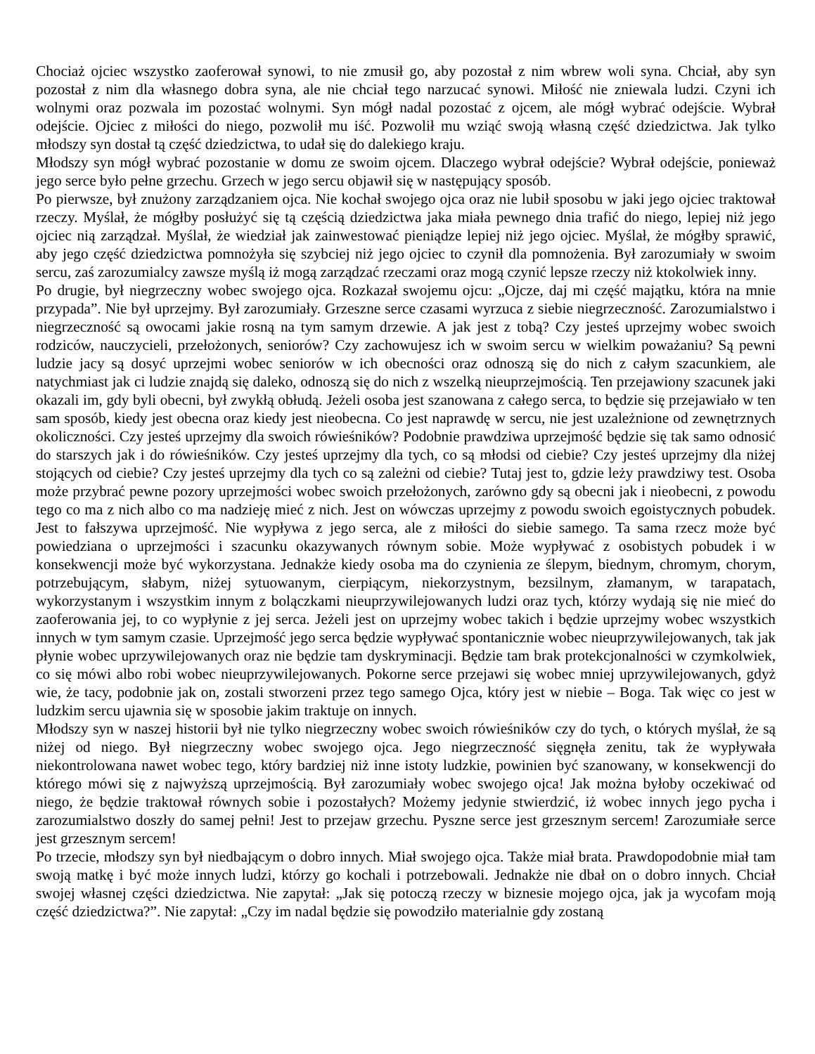Chociaż ojciec wszystko zaoferował synowi, to nie zmusił go, aby pozostał z nim wbrew woli syna. Chciał, aby syn pozostał z nim dla własnego dobra syna, ale nie chciał tego narzucać synowi. Miłość nie zniewala ludzi. Czyni ich wolnymi oraz pozwala im pozostać wolnymi. Syn mógł nadal pozostać z ojcem, ale mógł wybrać odejście. Wybrał odejście. Ojciec z miłości do niego, pozwolił mu iść. Pozwolił mu wziąć swoją własną część dziedzictwa. Jak tylko młodszy syn dostał tą część dziedzictwa, to udał się do dalekiego kraju.
Młodszy syn mógł wybrać pozostanie w domu ze swoim ojcem. Dlaczego wybrał odejście? Wybrał odejście, ponieważ jego serce było pełne grzechu. Grzech w jego sercu objawił się w następujący sposób.
Po pierwsze, był znużony zarządzaniem ojca. Nie kochał swojego ojca oraz nie lubił sposobu w jaki jego ojciec traktował rzeczy. Myślał, że mógłby posłużyć się tą częścią dziedzictwa jaka miała pewnego dnia trafić do niego, lepiej niż jego ojciec nią zarządzał. Myślał, że wiedział jak zainwestować pieniądze lepiej niż jego ojciec. Myślał, że mógłby sprawić, aby jego część dziedzictwa pomnożyła się szybciej niż jego ojciec to czynił dla pomnożenia. Był zarozumiały w swoim sercu, zaś zarozumialcy zawsze myślą iż mogą zarządzać rzeczami oraz mogą czynić lepsze rzeczy niż ktokolwiek inny.
Po drugie, był niegrzeczny wobec swojego ojca. Rozkazał swojemu ojcu: „Ojcze, daj mi część majątku, która na mnie przypada”. Nie był uprzejmy. Był zarozumiały. Grzeszne serce czasami wyrzuca z siebie niegrzeczność. Zarozumialstwo i niegrzeczność są owocami jakie rosną na tym samym drzewie. A jak jest z tobą? Czy jesteś uprzejmy wobec swoich rodziców, nauczycieli, przełożonych, seniorów? Czy zachowujesz ich w swoim sercu w wielkim poważaniu? Są pewni ludzie jacy są dosyć uprzejmi wobec seniorów w ich obecności oraz odnoszą się do nich z całym szacunkiem, ale natychmiast jak ci ludzie znajdą się daleko, odnoszą się do nich z wszelką nieuprzejmością. Ten przejawiony szacunek jaki okazali im, gdy byli obecni, był zwykłą obłudą. Jeżeli osoba jest szanowana z całego serca, to będzie się przejawiało w ten sam sposób, kiedy jest obecna oraz kiedy jest nieobecna. Co jest naprawdę w sercu, nie jest uzależnione od zewnętrznych okoliczności. Czy jesteś uprzejmy dla swoich rówieśników? Podobnie prawdziwa uprzejmość będzie się tak samo odnosić do starszych jak i do rówieśników. Czy jesteś uprzejmy dla tych, co są młodsi od ciebie? Czy jesteś uprzejmy dla niżej stojących od ciebie? Czy jesteś uprzejmy dla tych co są zależni od ciebie? Tutaj jest to, gdzie leży prawdziwy test. Osoba może przybrać pewne pozory uprzejmości wobec swoich przełożonych, zarówno gdy są obecni jak i nieobecni, z powodu tego co ma z nich albo co ma nadzieję mieć z nich. Jest on wówczas uprzejmy z powodu swoich egoistycznych pobudek. Jest to fałszywa uprzejmość. Nie wypływa z jego serca, ale z miłości do siebie samego. Ta sama rzecz może być powiedziana o uprzejmości i szacunku okazywanych równym sobie. Może wypływać z osobistych pobudek i w konsekwencji może być wykorzystana. Jednakże kiedy osoba ma do czynienia ze ślepym, biednym, chromym, chorym, potrzebującym, słabym, niżej sytuowanym, cierpiącym, niekorzystnym, bezsilnym, złamanym, w tarapatach, wykorzystanym i wszystkim innym z bolączkami nieuprzywilejowanych ludzi oraz tych, którzy wydają się nie mieć do zaoferowania jej, to co wypłynie z jej serca. Jeżeli jest on uprzejmy wobec takich i będzie uprzejmy wobec wszystkich innych w tym samym czasie. Uprzejmość jego serca będzie wypływać spontanicznie wobec nieuprzywilejowanych, tak jak płynie wobec uprzywilejowanych oraz nie będzie tam dyskryminacji. Będzie tam brak protekcjonalności w czymkolwiek, co się mówi albo robi wobec nieuprzywilejowanych. Pokorne serce przejawi się wobec mniej uprzywilejowanych, gdyż wie, że tacy, podobnie jak on, zostali stworzeni przez tego samego Ojca, który jest w niebie – Boga. Tak więc co jest w ludzkim sercu ujawnia się w sposobie jakim traktuje on innych.
Młodszy syn w naszej historii był nie tylko niegrzeczny wobec swoich rówieśników czy do tych, o których myślał, że są niżej od niego. Był niegrzeczny wobec swojego ojca. Jego niegrzeczność sięgnęła zenitu, tak że wypływała niekontrolowana nawet wobec tego, który bardziej niż inne istoty ludzkie, powinien być szanowany, w konsekwencji do którego mówi się z najwyższą uprzejmością. Był zarozumiały wobec swojego ojca! Jak można byłoby oczekiwać od niego, że będzie traktował równych sobie i pozostałych? Możemy jedynie stwierdzić, iż wobec innych jego pycha i zarozumialstwo doszły do samej pełni! Jest to przejaw grzechu. Pyszne serce jest grzesznym sercem! Zarozumiałe serce jest grzesznym sercem!
Po trzecie, młodszy syn był niedbającym o dobro innych. Miał swojego ojca. Także miał brata. Prawdopodobnie miał tam swoją matkę i być może innych ludzi, którzy go kochali i potrzebowali. Jednakże nie dbał on o dobro innych. Chciał swojej własnej części dziedzictwa. Nie zapytał: „Jak się potoczą rzeczy w biznesie mojego ojca, jak ja wycofam moją część dziedzictwa?”. Nie zapytał: „Czy im nadal będzie się powodziło materialnie gdy zostaną